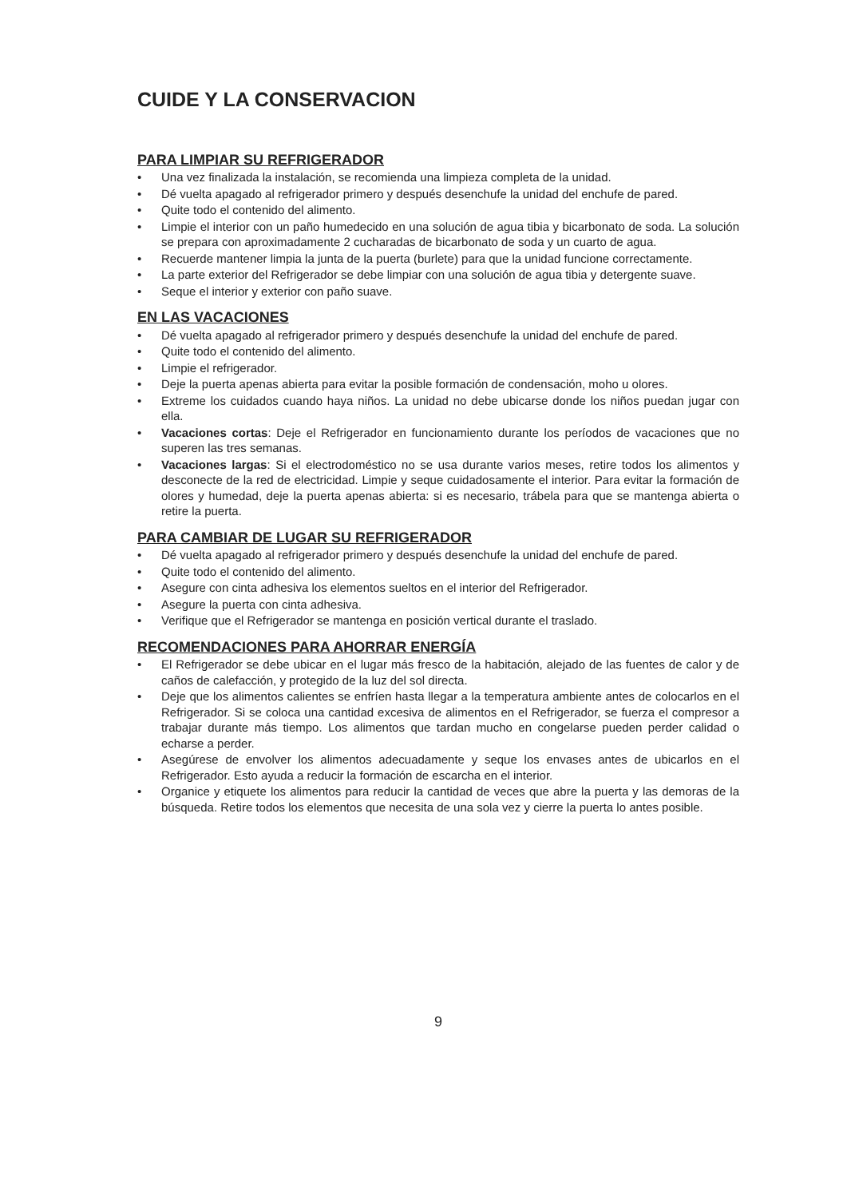CUIDE Y LA CONSERVACION
PARA LIMPIAR SU REFRIGERADOR
• Una vez finalizada la instalación, se recomienda una limpieza completa de la unidad.
• Dé vuelta apagado al refrigerador primero y después desenchufe la unidad del enchufe de pared.
• Quite todo el contenido del alimento.
• Limpie el interior con un paño humedecido en una solución de agua tibia y bicarbonato de soda. La solución se prepara con aproximadamente 2 cucharadas de bicarbonato de soda y un cuarto de agua.
• Recuerde mantener limpia la junta de la puerta (burlete) para que la unidad funcione correctamente.
• La parte exterior del Refrigerador se debe limpiar con una solución de agua tibia y detergente suave.
• Seque el interior y exterior con paño suave.
EN LAS VACACIONES
• Dé vuelta apagado al refrigerador primero y después desenchufe la unidad del enchufe de pared.
• Quite todo el contenido del alimento.
• Limpie el refrigerador.
• Deje la puerta apenas abierta para evitar la posible formación de condensación, moho u olores.
• Extreme los cuidados cuando haya niños. La unidad no debe ubicarse donde los niños puedan jugar con ella.
• Vacaciones cortas: Deje el Refrigerador en funcionamiento durante los períodos de vacaciones que no superen las tres semanas.
• Vacaciones largas: Si el electrodoméstico no se usa durante varios meses, retire todos los alimentos y desconecte de la red de electricidad. Limpie y seque cuidadosamente el interior. Para evitar la formación de olores y humedad, deje la puerta apenas abierta: si es necesario, trábela para que se mantenga abierta o retire la puerta.
PARA CAMBIAR DE LUGAR SU REFRIGERADOR
• Dé vuelta apagado al refrigerador primero y después desenchufe la unidad del enchufe de pared.
• Quite todo el contenido del alimento.
• Asegure con cinta adhesiva los elementos sueltos en el interior del Refrigerador.
• Asegure la puerta con cinta adhesiva.
• Verifique que el Refrigerador se mantenga en posición vertical durante el traslado.
RECOMENDACIONES PARA AHORRAR ENERGÍA
• El Refrigerador se debe ubicar en el lugar más fresco de la habitación, alejado de las fuentes de calor y de caños de calefacción, y protegido de la luz del sol directa.
• Deje que los alimentos calientes se enfríen hasta llegar a la temperatura ambiente antes de colocarlos en el Refrigerador. Si se coloca una cantidad excesiva de alimentos en el Refrigerador, se fuerza el compresor a trabajar durante más tiempo. Los alimentos que tardan mucho en congelarse pueden perder calidad o echarse a perder.
• Asegúrese de envolver los alimentos adecuadamente y seque los envases antes de ubicarlos en el Refrigerador. Esto ayuda a reducir la formación de escarcha en el interior.
• Organice y etiquete los alimentos para reducir la cantidad de veces que abre la puerta y las demoras de la búsqueda. Retire todos los elementos que necesita de una sola vez y cierre la puerta lo antes posible.
9